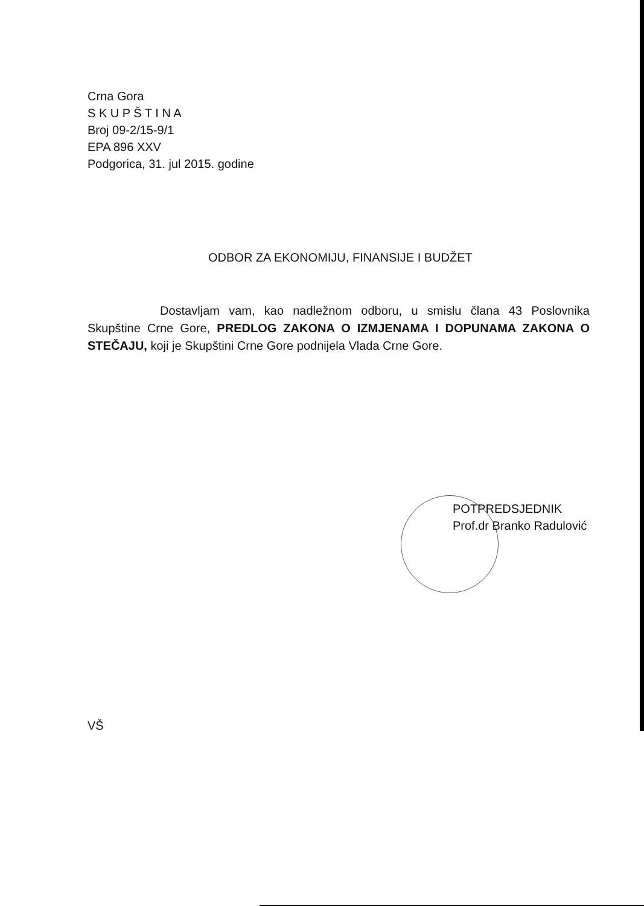Crna Gora
S K U P Š T I N A
Broj 09-2/15-9/1
EPA 896 XXV
Podgorica, 31. jul 2015. godine
ODBOR ZA EKONOMIJU, FINANSIJE I BUDŽET
Dostavljam vam, kao nadležnom odboru, u smislu člana 43 Poslovnika Skupštine Crne Gore, PREDLOG ZAKONA O IZMJENAMA I DOPUNAMA ZAKONA O STEČAJU, koji je Skupštini Crne Gore podnijela Vlada Crne Gore.
POTPREDSJEDNIK
Prof.dr Branko Radulović
VŠ